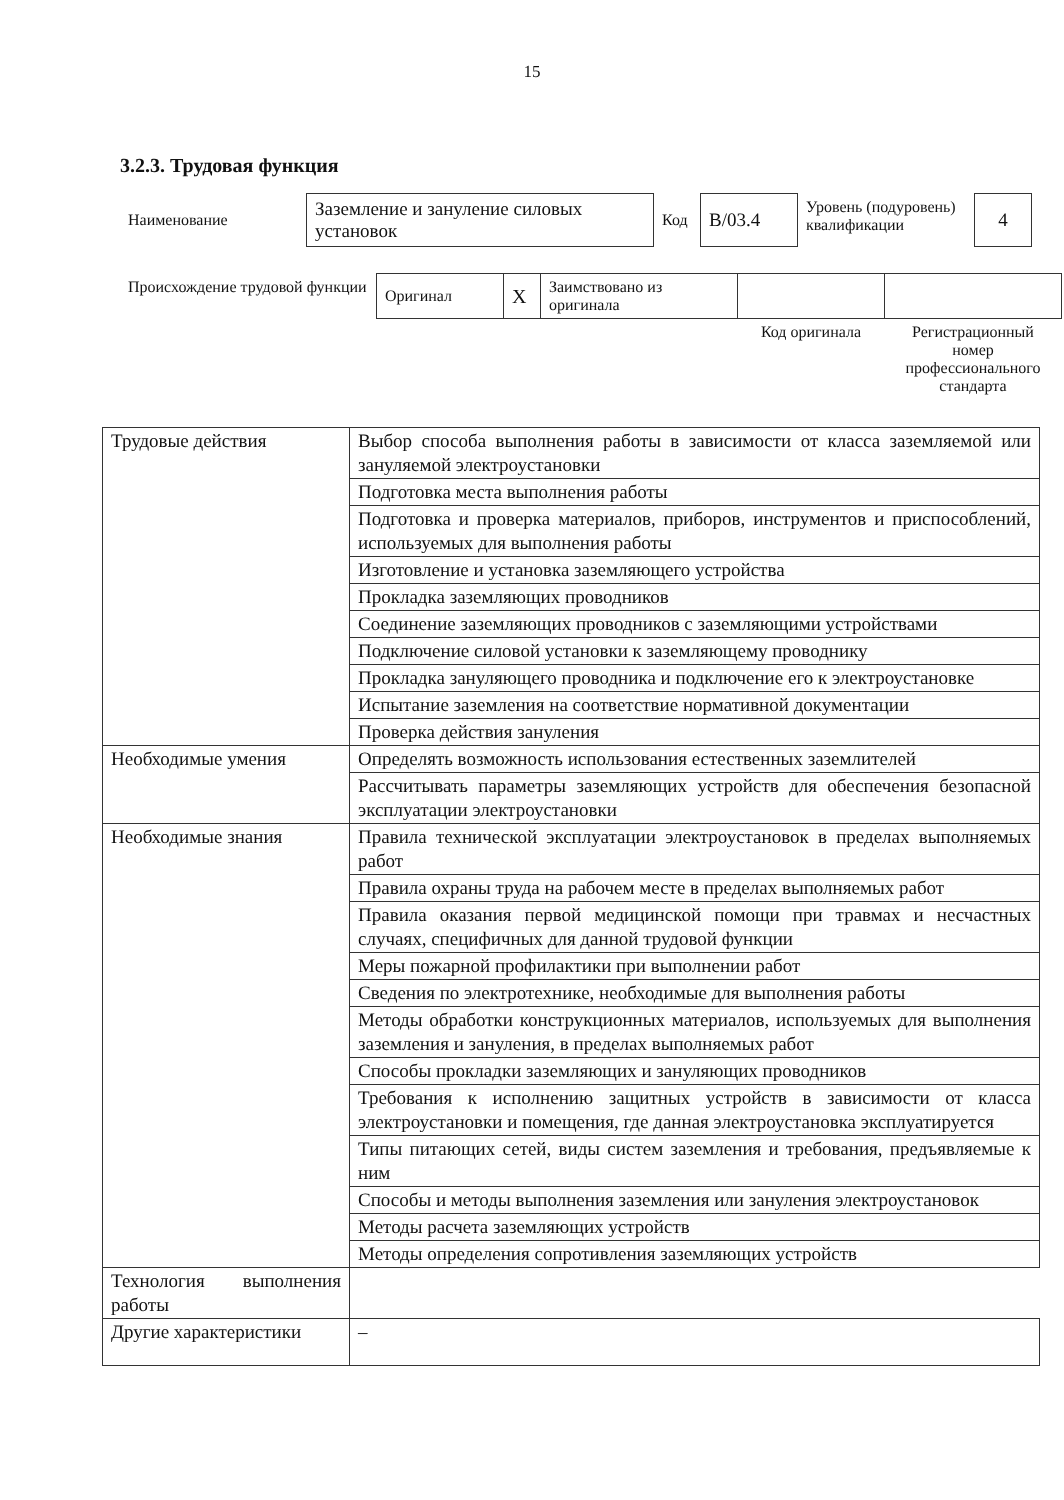15
3.2.3. Трудовая функция
| Наименование | Заземление и зануление силовых установок | Код | В/03.4 | Уровень (подуровень) квалификации | 4 |
| Происхождение трудовой функции | Оригинал | X | Заимствовано из оригинала | | |
| | | | | Код оригинала | Регистрационный номер профессионального стандарта |
| Трудовые действия | Выбор способа выполнения работы в зависимости от класса заземляемой или зануляемой электроустановки |
| | Подготовка места выполнения работы |
| | Подготовка и проверка материалов, приборов, инструментов и приспособлений, используемых для выполнения работы |
| | Изготовление и установка заземляющего устройства |
| | Прокладка заземляющих проводников |
| | Соединение заземляющих проводников с заземляющими устройствами |
| | Подключение силовой установки к заземляющему проводнику |
| | Прокладка зануляющего проводника и подключение его к электроустановке |
| | Испытание заземления на соответствие нормативной документации |
| | Проверка действия зануления |
| Необходимые умения | Определять возможность использования естественных заземлителей |
| | Рассчитывать параметры заземляющих устройств для обеспечения безопасной эксплуатации электроустановки |
| Необходимые знания | Правила технической эксплуатации электроустановок в пределах выполняемых работ |
| | Правила охраны труда на рабочем месте в пределах выполняемых работ |
| | Правила оказания первой медицинской помощи при травмах и несчастных случаях, специфичных для данной трудовой функции |
| | Меры пожарной профилактики при выполнении работ |
| | Сведения по электротехнике, необходимые для выполнения работы |
| | Методы обработки конструкционных материалов, используемых для выполнения заземления и зануления, в пределах выполняемых работ |
| | Способы прокладки заземляющих и зануляющих проводников |
| | Требования к исполнению защитных устройств в зависимости от класса электроустановки и помещения, где данная электроустановка эксплуатируется |
| | Типы питающих сетей, виды систем заземления и требования, предъявляемые к ним |
| | Способы и методы выполнения заземления или зануления электроустановок |
| | Методы расчета заземляющих устройств |
| | Методы определения сопротивления заземляющих устройств |
| Технология выполнения работы | |
| Другие характеристики | – |